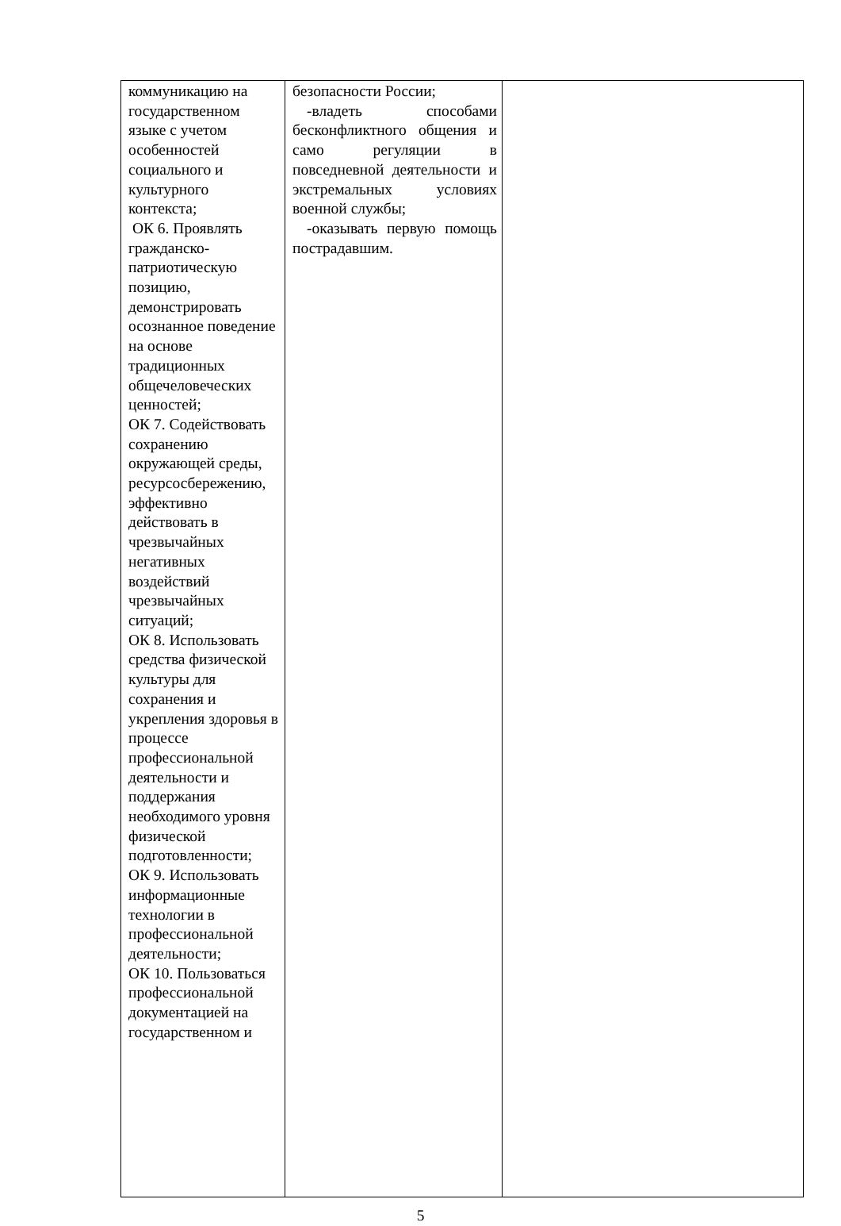| коммуникацию на государственном языке с учетом особенностей социального и культурного контекста; ОК 6. Проявлять гражданско-патриотическую позицию, демонстрировать осознанное поведение на основе традиционных общечеловеческих ценностей; ОК 7. Содействовать сохранению окружающей среды, ресурсосбережению, эффективно действовать в чрезвычайных негативных воздействий чрезвычайных ситуаций; ОК 8. Использовать средства физической культуры для сохранения и укрепления здоровья в процессе профессиональной деятельности и поддержания необходимого уровня физической подготовленности; ОК 9. Использовать информационные технологии в профессиональной деятельности; ОК 10. Пользоваться профессиональной документацией на государственном и | безопасности России; -владеть способами бесконфликтного общения и само регуляции в повседневной деятельности и экстремальных условиях военной службы; -оказывать первую помощь пострадавшим. | |
5